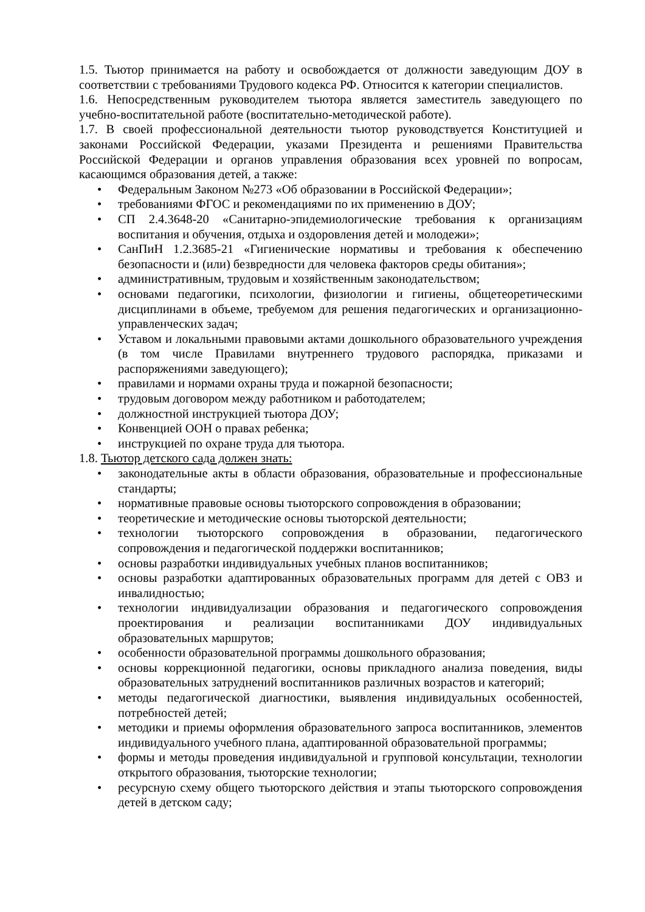1.5. Тьютор принимается на работу и освобождается от должности заведующим ДОУ в соответствии с требованиями Трудового кодекса РФ. Относится к категории специалистов.
1.6. Непосредственным руководителем тьютора является заместитель заведующего по учебно-воспитательной работе (воспитательно-методической работе).
1.7. В своей профессиональной деятельности тьютор руководствуется Конституцией и законами Российской Федерации, указами Президента и решениями Правительства Российской Федерации и органов управления образования всех уровней по вопросам, касающимся образования детей, а также:
• Федеральным Законом №273 «Об образовании в Российской Федерации»;
• требованиями ФГОС и рекомендациями по их применению в ДОУ;
• СП 2.4.3648-20 «Санитарно-эпидемиологические требования к организациям воспитания и обучения, отдыха и оздоровления детей и молодежи»;
• СанПиН 1.2.3685-21 «Гигиенические нормативы и требования к обеспечению безопасности и (или) безвредности для человека факторов среды обитания»;
• административным, трудовым и хозяйственным законодательством;
• основами педагогики, психологии, физиологии и гигиены, общетеоретическими дисциплинами в объеме, требуемом для решения педагогических и организационно-управленческих задач;
• Уставом и локальными правовыми актами дошкольного образовательного учреждения (в том числе Правилами внутреннего трудового распорядка, приказами и распоряжениями заведующего);
• правилами и нормами охраны труда и пожарной безопасности;
• трудовым договором между работником и работодателем;
• должностной инструкцией тьютора ДОУ;
• Конвенцией ООН о правах ребенка;
• инструкцией по охране труда для тьютора.
1.8. Тьютор детского сада должен знать:
• законодательные акты в области образования, образовательные и профессиональные стандарты;
• нормативные правовые основы тьюторского сопровождения в образовании;
• теоретические и методические основы тьюторской деятельности;
• технологии тьюторского сопровождения в образовании, педагогического сопровождения и педагогической поддержки воспитанников;
• основы разработки индивидуальных учебных планов воспитанников;
• основы разработки адаптированных образовательных программ для детей с ОВЗ и инвалидностью;
• технологии индивидуализации образования и педагогического сопровождения проектирования и реализации воспитанниками ДОУ индивидуальных образовательных маршрутов;
• особенности образовательной программы дошкольного образования;
• основы коррекционной педагогики, основы прикладного анализа поведения, виды образовательных затруднений воспитанников различных возрастов и категорий;
• методы педагогической диагностики, выявления индивидуальных особенностей, потребностей детей;
• методики и приемы оформления образовательного запроса воспитанников, элементов индивидуального учебного плана, адаптированной образовательной программы;
• формы и методы проведения индивидуальной и групповой консультации, технологии открытого образования, тьюторские технологии;
• ресурсную схему общего тьюторского действия и этапы тьюторского сопровождения детей в детском саду;